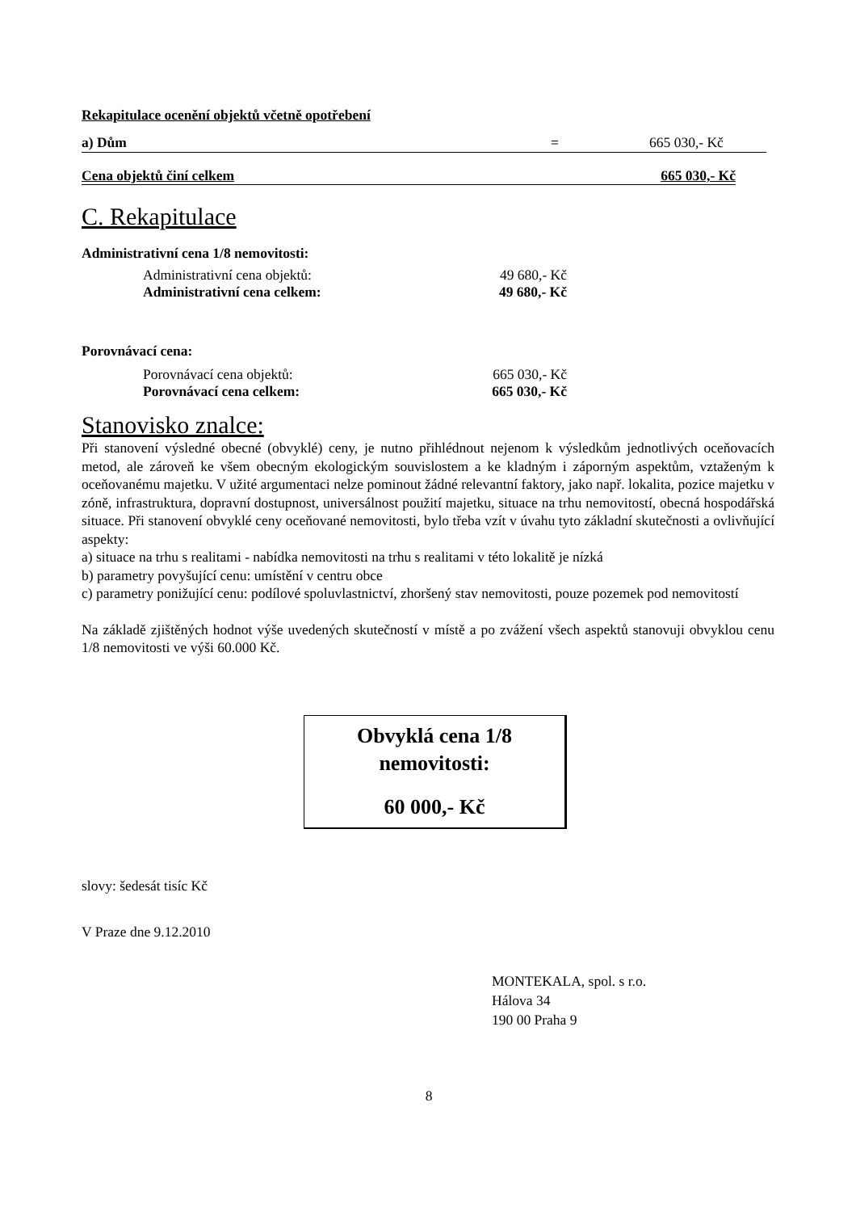Rekapitulace ocenění objektů včetně opotřebení
| a) Dům | = | 665 030,- Kč |
| Cena objektů činí celkem | 665 030,- Kč |
C. Rekapitulace
Administrativní cena 1/8 nemovitosti:
| Administrativní cena objektů: | 49 680,- Kč |
| Administrativní cena celkem: | 49 680,- Kč |
Porovnávací cena:
| Porovnávací cena objektů: | 665 030,- Kč |
| Porovnávací cena celkem: | 665 030,- Kč |
Stanovisko znalce:
Při stanovení výsledné obecné (obvyklé) ceny, je nutno přihlédnout nejenom k výsledkům jednotlivých oceňovacích metod, ale zároveň ke všem obecným ekologickým souvislostem a ke kladným i záporným aspektům, vztaženým k oceňovanému majetku. V užité argumentaci nelze pominout žádné relevantní faktory, jako např. lokalita, pozice majetku v zóně, infrastruktura, dopravní dostupnost, universálnost použití majetku, situace na trhu nemovitostí, obecná hospodářská situace. Při stanovení obvyklé ceny oceňované nemovitosti, bylo třeba vzít v úvahu tyto základní skutečnosti a ovlivňující aspekty:
a) situace na trhu s realitami - nabídka nemovitosti na trhu s realitami v této lokalitě je nízká
b) parametry povyšující cenu: umístění v centru obce
c) parametry ponižující cenu: podílové spoluvlastnictví, zhoršený stav nemovitosti, pouze pozemek pod nemovitostí
Na základě zjištěných hodnot výše uvedených skutečností v místě a po zvážení všech aspektů stanovuji obvyklou cenu 1/8 nemovitosti ve výši 60.000 Kč.
Obvyklá cena 1/8
nemovitosti:
60 000,- Kč
slovy: šedesát tisíc Kč
V Praze dne 9.12.2010
MONTEKALA, spol. s r.o.
Hálova 34
190 00 Praha 9
8